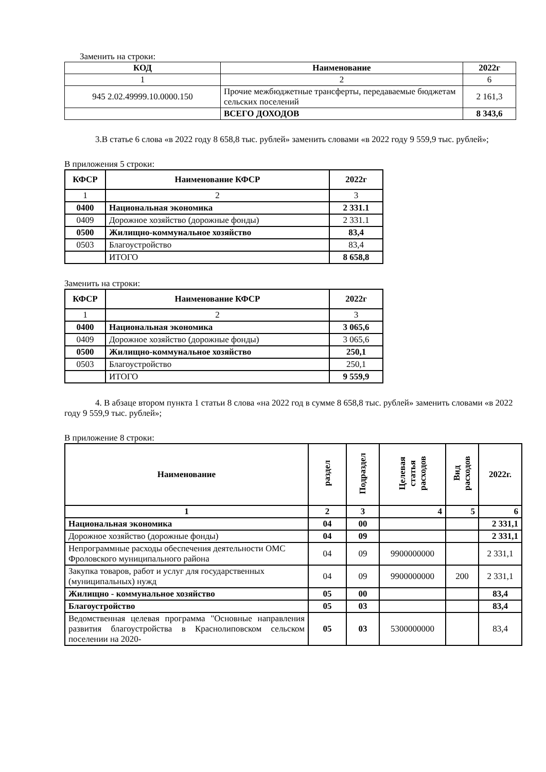Заменить на строки:
| КОД | Наименование | 2022г |
| --- | --- | --- |
| 1 | 2 | 6 |
| 945 2.02.49999.10.0000.150 | Прочие межбюджетные трансферты, передаваемые бюджетам сельских поселений | 2 161,3 |
| | ВСЕГО ДОХОДОВ | 8 343,6 |
3.В статье 6 слова «в 2022 году 8 658,8 тыс. рублей» заменить словами «в 2022 году 9 559,9 тыс. рублей»;
В приложения 5 строки:
| КФСР | Наименование КФСР | 2022г |
| --- | --- | --- |
| 1 | 2 | 3 |
| 0400 | Национальная экономика | 2 331.1 |
| 0409 | Дорожное хозяйство (дорожные фонды) | 2 331.1 |
| 0500 | Жилищно-коммунальное хозяйство | 83,4 |
| 0503 | Благоустройство | 83,4 |
| | ИТОГО | 8 658,8 |
Заменить на строки:
| КФСР | Наименование КФСР | 2022г |
| --- | --- | --- |
| 1 | 2 | 3 |
| 0400 | Национальная экономика | 3 065,6 |
| 0409 | Дорожное хозяйство (дорожные фонды) | 3 065,6 |
| 0500 | Жилищно-коммунальное хозяйство | 250,1 |
| 0503 | Благоустройство | 250,1 |
| | ИТОГО | 9 559,9 |
4. В абзаце втором пункта 1 статьи 8 слова «на 2022 год в сумме 8 658,8 тыс. рублей» заменить словами «в 2022 году 9 559,9 тыс. рублей»;
В приложение 8 строки:
| Наименование | раздел | Подраздел | Целевая статья расходов | Вид расходов | 2022г. |
| --- | --- | --- | --- | --- | --- |
| 1 | 2 | 3 | 4 | 5 | 6 |
| Национальная экономика | 04 | 00 | | | 2 331,1 |
| Дорожное хозяйство (дорожные фонды) | 04 | 09 | | | 2 331,1 |
| Непрограммные расходы обеспечения деятельности ОМС Фроловского муниципального района | 04 | 09 | 9900000000 | | 2 331,1 |
| Закупка товаров, работ и услуг для государственных (муниципальных) нужд | 04 | 09 | 9900000000 | 200 | 2 331,1 |
| Жилищно - коммунальное хозяйство | 05 | 00 | | | 83,4 |
| Благоустройство | 05 | 03 | | | 83,4 |
| Ведомственная целевая программа "Основные направления развития благоустройства в Краснолиповском сельском поселении на 2020- | 05 | 03 | 5300000000 | | 83,4 |